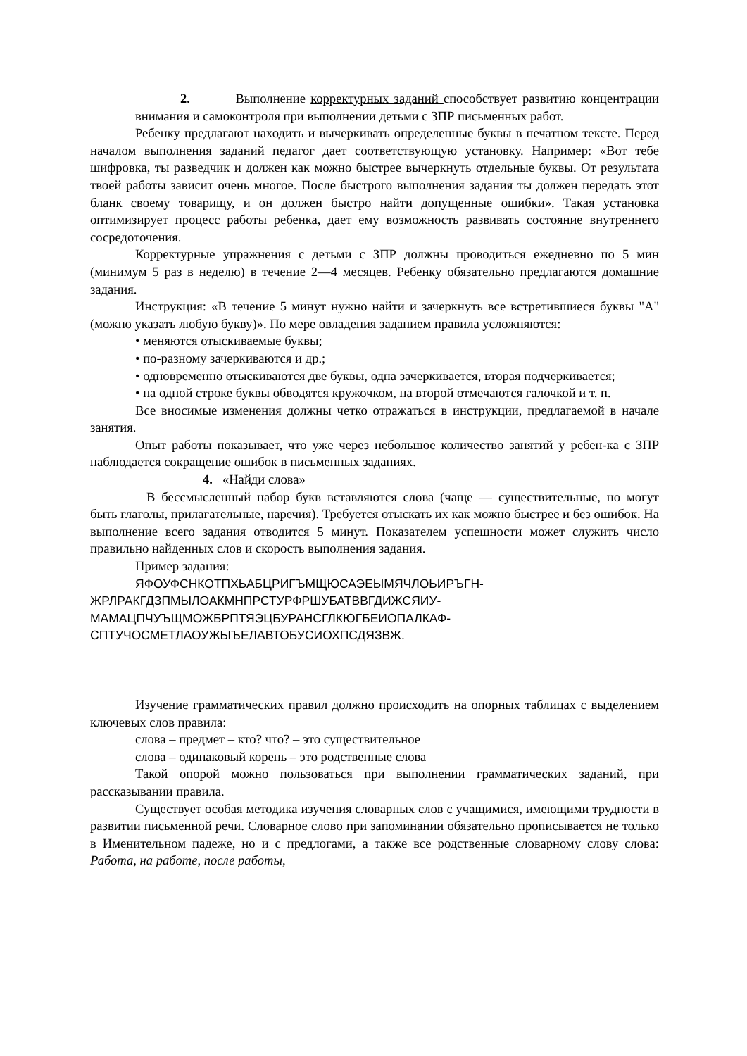2. Выполнение корректурных заданий способствует развитию концентрации внимания и самоконтроля при выполнении детьми с ЗПР письменных работ.
Ребенку предлагают находить и вычеркивать определенные буквы в печатном тексте. Перед началом выполнения заданий педагог дает соответствующую установку. Например: «Вот тебе шифровка, ты разведчик и должен как можно быстрее вычеркнуть отдельные буквы. От результата твоей работы зависит очень многое. После быстрого выполнения задания ты должен передать этот бланк своему товарищу, и он должен быстро найти допущенные ошибки». Такая установка оптимизирует процесс работы ребенка, дает ему возможность развивать состояние внутреннего сосредоточения.
Корректурные упражнения с детьми с ЗПР должны проводиться ежедневно по 5 мин (минимум 5 раз в неделю) в течение 2—4 месяцев. Ребенку обязательно предлагаются домашние задания.
Инструкция: «В течение 5 минут нужно найти и зачеркнуть все встретившиеся буквы "А" (можно указать любую букву)». По мере овладения заданием правила усложняются:
• меняются отыскиваемые буквы;
• по-разному зачеркиваются и др.;
• одновременно отыскиваются две буквы, одна зачеркивается, вторая подчеркивается;
• на одной строке буквы обводятся кружочком, на второй отмечаются галочкой и т. п.
Все вносимые изменения должны четко отражаться в инструкции, предлагаемой в начале занятия.
Опыт работы показывает, что уже через небольшое количество занятий у ребен-ка с ЗПР наблюдается сокращение ошибок в письменных заданиях.
4. «Найди слова»
В бессмысленный набор букв вставляются слова (чаще — существительные, но могут быть глаголы, прилагательные, наречия). Требуется отыскать их как можно быстрее и без ошибок. На выполнение всего задания отводится 5 минут. Показателем успешности может служить число правильно найденных слов и скорость выполнения задания.
Пример задания:
ЯФОУФСНКОТПХЬАБЦРИГЪМЩЮСАЭЕЫМЯЧЛОЬИРЪГН-
ЖРЛРАКГДЗПМЫЛОАКМНПРСТУРФРШУБАТВВГДИЖСЯИУ-
МАМАЦПЧУЪЩМОЖБРПТЯЭЦБУРАНСГЛКЮГБЕИОПАЛКАФ-
СПТУЧОСМЕТЛАОУЖЫЪЕЛАВТОБУСИОХПСДЯЗВЖ.
Изучение грамматических правил должно происходить на опорных таблицах с выделением ключевых слов правила:
слова – предмет – кто? что? – это существительное
слова – одинаковый корень – это родственные слова
Такой опорой можно пользоваться при выполнении грамматических заданий, при рассказывании правила.
Существует особая методика изучения словарных слов с учащимися, имеющими трудности в развитии письменной речи. Словарное слово при запоминании обязательно прописывается не только в Именительном падеже, но и с предлогами, а также все родственные словарному слову слова: Работа, на работе, после работы,